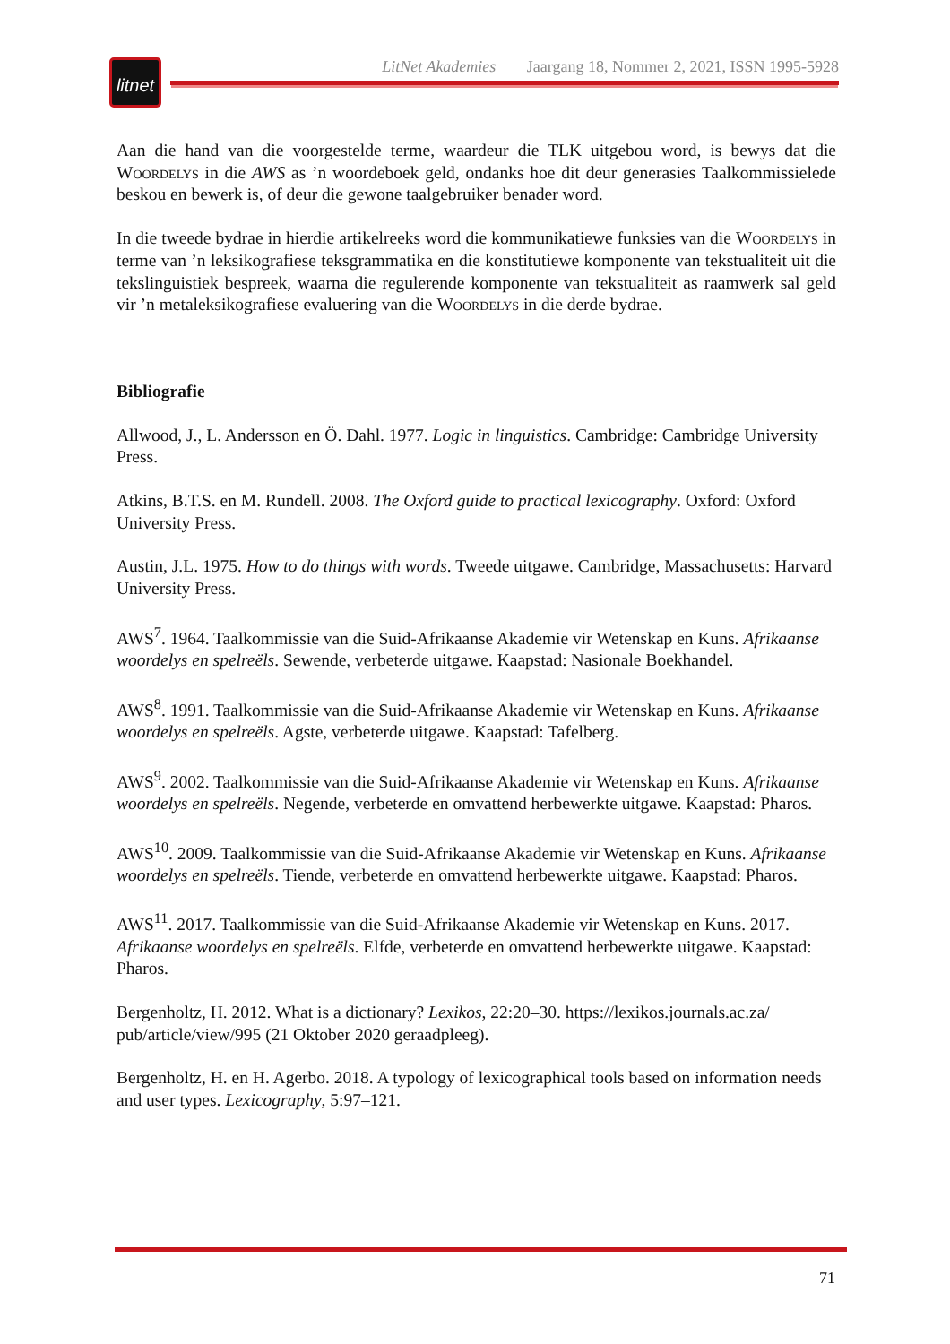litnet
LitNet Akademies Jaargang 18, Nommer 2, 2021, ISSN 1995-5928
Aan die hand van die voorgestelde terme, waardeur die TLK uitgebou word, is bewys dat die Woordelys in die AWS as ’n woordeboek geld, ondanks hoe dit deur generasies Taalkommissielede beskou en bewerk is, of deur die gewone taalgebruiker benader word.
In die tweede bydrae in hierdie artikelreeks word die kommunikatiewe funksies van die Woordelys in terme van ’n leksikografiese teksgrammatika en die konstitutiewe komponente van tekstualiteit uit die tekslinguistiek bespreek, waarna die regulerende komponente van tekstualiteit as raamwerk sal geld vir ’n metaleksikografiese evaluering van die Woordelys in die derde bydrae.
Bibliografie
Allwood, J., L. Andersson en Ö. Dahl. 1977. Logic in linguistics. Cambridge: Cambridge University Press.
Atkins, B.T.S. en M. Rundell. 2008. The Oxford guide to practical lexicography. Oxford: Oxford University Press.
Austin, J.L. 1975. How to do things with words. Tweede uitgawe. Cambridge, Massachusetts: Harvard University Press.
AWS<sup>7</sup>. 1964. Taalkommissie van die Suid-Afrikaanse Akademie vir Wetenskap en Kuns. Afrikaanse woordelys en spelreëls. Sewende, verbeterde uitgawe. Kaapstad: Nasionale Boekhandel.
AWS<sup>8</sup>. 1991. Taalkommissie van die Suid-Afrikaanse Akademie vir Wetenskap en Kuns. Afrikaanse woordelys en spelreëls. Agste, verbeterde uitgawe. Kaapstad: Tafelberg.
AWS<sup>9</sup>. 2002. Taalkommissie van die Suid-Afrikaanse Akademie vir Wetenskap en Kuns. Afrikaanse woordelys en spelreëls. Negende, verbeterde en omvattend herbewerkte uitgawe. Kaapstad: Pharos.
AWS<sup>10</sup>. 2009. Taalkommissie van die Suid-Afrikaanse Akademie vir Wetenskap en Kuns. Afrikaanse woordelys en spelreëls. Tiende, verbeterde en omvattend herbewerkte uitgawe. Kaapstad: Pharos.
AWS<sup>11</sup>. 2017. Taalkommissie van die Suid-Afrikaanse Akademie vir Wetenskap en Kuns. 2017. Afrikaanse woordelys en spelreëls. Elfde, verbeterde en omvattend herbewerkte uitgawe. Kaapstad: Pharos.
Bergenholtz, H. 2012. What is a dictionary? Lexikos, 22:20–30. https://lexikos.journals.ac.za/ pub/article/view/995 (21 Oktober 2020 geraadpleeg).
Bergenholtz, H. en H. Agerbo. 2018. A typology of lexicographical tools based on information needs and user types. Lexicography, 5:97–121.
71